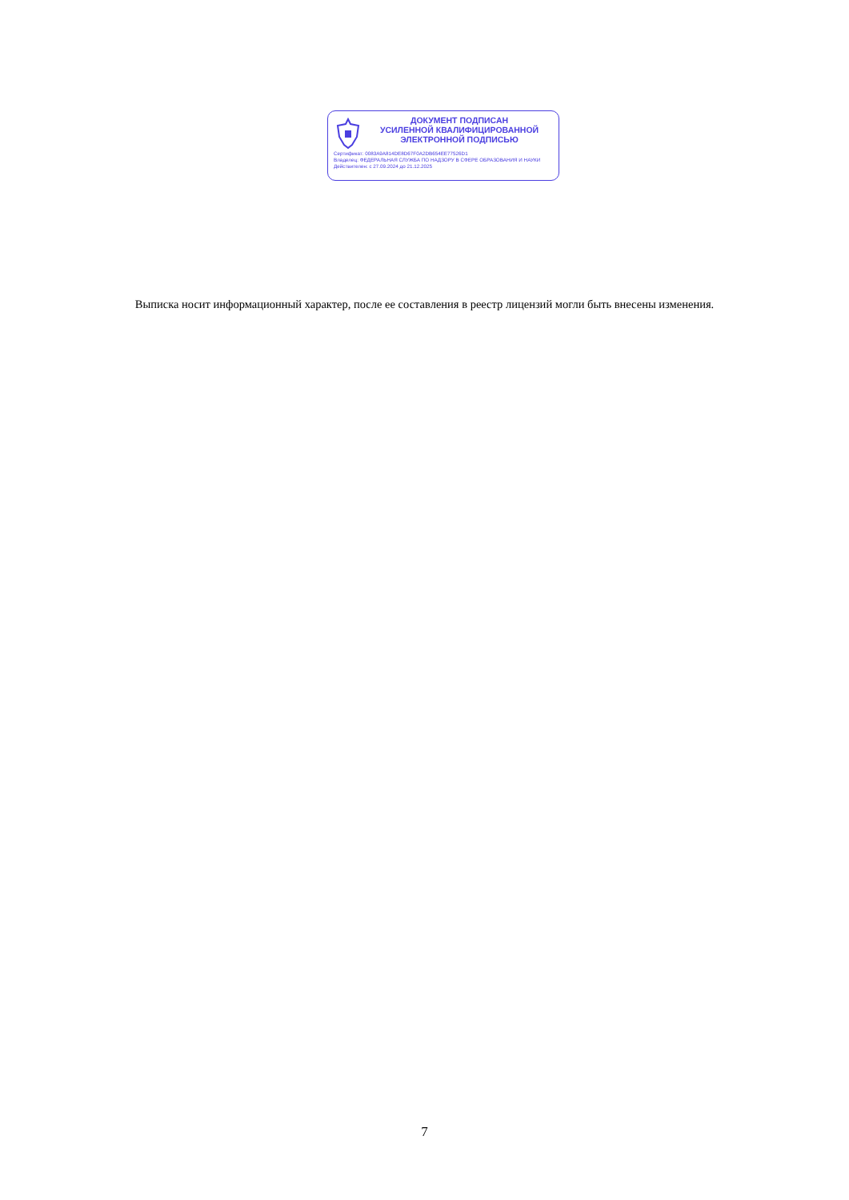ДОКУМЕНТ ПОДПИСАН
УСИЛЕННОЙ КВАЛИФИЦИРОВАННОЙ
ЭЛЕКТРОННОЙ ПОДПИСЬЮ
Сертификат: 0083A9A814DE8D67F0A2DB654EE77526D1
Владелец: ФЕДЕРАЛЬНАЯ СЛУЖБА ПО НАДЗОРУ В СФЕРЕ ОБРАЗОВАНИЯ И НАУКИ
Действителен: с 27.09.2024 до 21.12.2025
Выписка носит информационный характер, после ее составления в реестр лицензий могли быть внесены изменения.
7